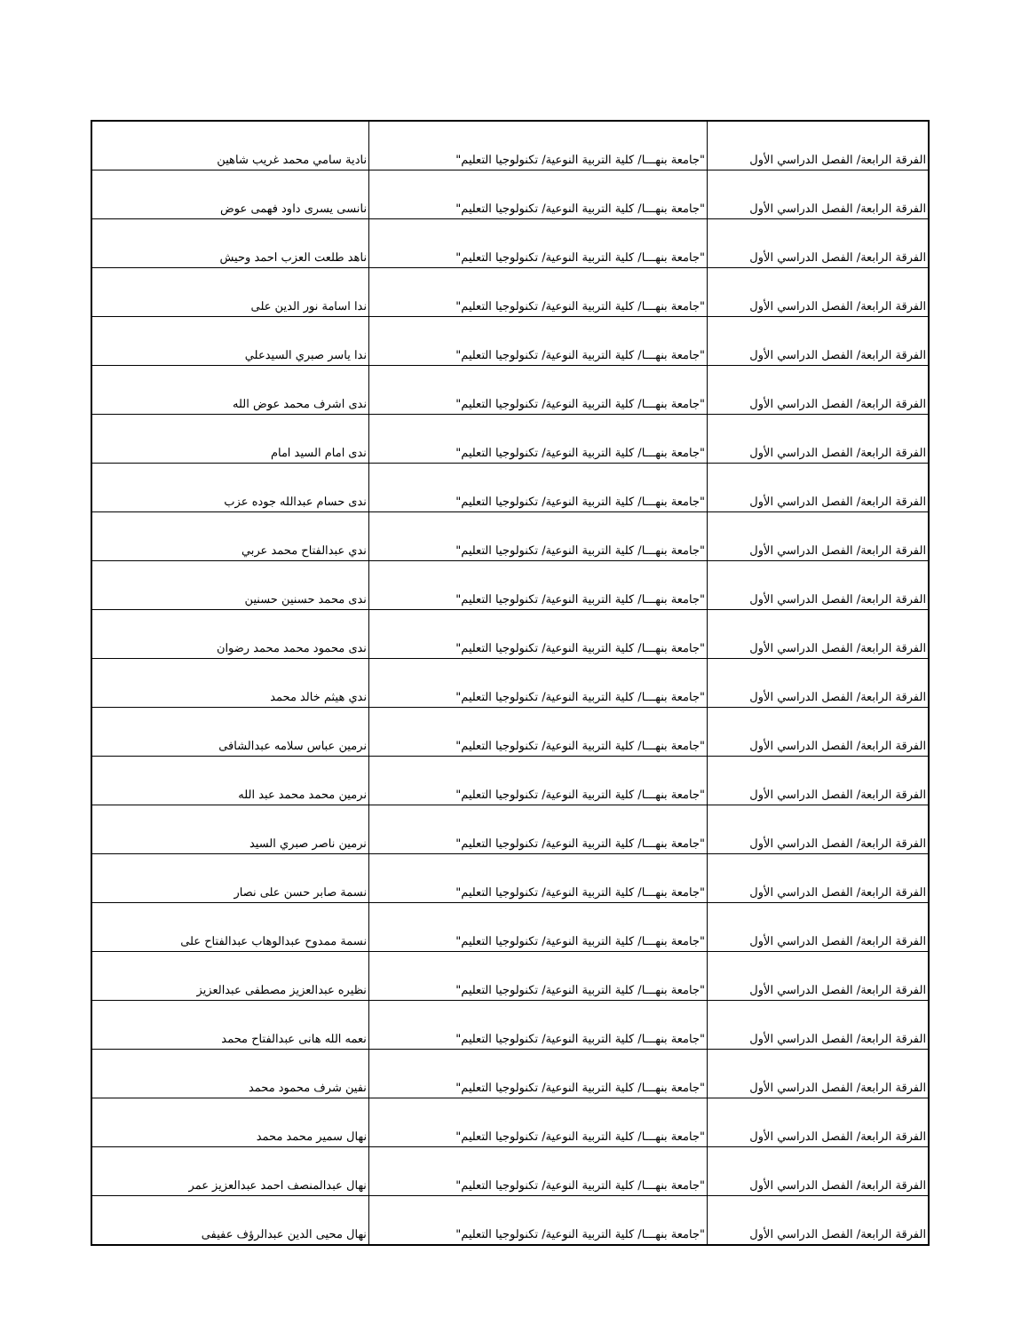| الفرقة الرابعة/ الفصل الدراسي الأول | "جامعة بنهـــا/ كلية التربية النوعية/ تكنولوجيا التعليم" | نادية سامي محمد غريب شاهين |
| الفرقة الرابعة/ الفصل الدراسي الأول | "جامعة بنهـــا/ كلية التربية النوعية/ تكنولوجيا التعليم" | نانسى يسرى داود فهمى عوض |
| الفرقة الرابعة/ الفصل الدراسي الأول | "جامعة بنهـــا/ كلية التربية النوعية/ تكنولوجيا التعليم" | ناهد طلعت العزب احمد وحيش |
| الفرقة الرابعة/ الفصل الدراسي الأول | "جامعة بنهـــا/ كلية التربية النوعية/ تكنولوجيا التعليم" | ندا اسامة نور الدين على |
| الفرقة الرابعة/ الفصل الدراسي الأول | "جامعة بنهـــا/ كلية التربية النوعية/ تكنولوجيا التعليم" | ندا ياسر صبري السيدعلي |
| الفرقة الرابعة/ الفصل الدراسي الأول | "جامعة بنهـــا/ كلية التربية النوعية/ تكنولوجيا التعليم" | ندى اشرف محمد عوض الله |
| الفرقة الرابعة/ الفصل الدراسي الأول | "جامعة بنهـــا/ كلية التربية النوعية/ تكنولوجيا التعليم" | ندى امام السيد امام |
| الفرقة الرابعة/ الفصل الدراسي الأول | "جامعة بنهـــا/ كلية التربية النوعية/ تكنولوجيا التعليم" | ندى حسام عبدالله جوده عزب |
| الفرقة الرابعة/ الفصل الدراسي الأول | "جامعة بنهـــا/ كلية التربية النوعية/ تكنولوجيا التعليم" | ندي عبدالفتاح محمد عربي |
| الفرقة الرابعة/ الفصل الدراسي الأول | "جامعة بنهـــا/ كلية التربية النوعية/ تكنولوجيا التعليم" | ندى محمد حسنين حسنين |
| الفرقة الرابعة/ الفصل الدراسي الأول | "جامعة بنهـــا/ كلية التربية النوعية/ تكنولوجيا التعليم" | ندى محمود محمد محمد رضوان |
| الفرقة الرابعة/ الفصل الدراسي الأول | "جامعة بنهـــا/ كلية التربية النوعية/ تكنولوجيا التعليم" | ندي هيثم خالد محمد |
| الفرقة الرابعة/ الفصل الدراسي الأول | "جامعة بنهـــا/ كلية التربية النوعية/ تكنولوجيا التعليم" | نرمين عباس سلامه عبدالشافى |
| الفرقة الرابعة/ الفصل الدراسي الأول | "جامعة بنهـــا/ كلية التربية النوعية/ تكنولوجيا التعليم" | نرمين محمد محمد عبد الله |
| الفرقة الرابعة/ الفصل الدراسي الأول | "جامعة بنهـــا/ كلية التربية النوعية/ تكنولوجيا التعليم" | نرمين ناصر صبري السيد |
| الفرقة الرابعة/ الفصل الدراسي الأول | "جامعة بنهـــا/ كلية التربية النوعية/ تكنولوجيا التعليم" | نسمة صابر حسن على نصار |
| الفرقة الرابعة/ الفصل الدراسي الأول | "جامعة بنهـــا/ كلية التربية النوعية/ تكنولوجيا التعليم" | نسمة ممدوح عبدالوهاب عبدالفتاح على |
| الفرقة الرابعة/ الفصل الدراسي الأول | "جامعة بنهـــا/ كلية التربية النوعية/ تكنولوجيا التعليم" | نظيره عبدالعزيز مصطفى عبدالعزيز |
| الفرقة الرابعة/ الفصل الدراسي الأول | "جامعة بنهـــا/ كلية التربية النوعية/ تكنولوجيا التعليم" | نعمه الله هانى عبدالفتاح محمد |
| الفرقة الرابعة/ الفصل الدراسي الأول | "جامعة بنهـــا/ كلية التربية النوعية/ تكنولوجيا التعليم" | نفين شرف محمود محمد |
| الفرقة الرابعة/ الفصل الدراسي الأول | "جامعة بنهـــا/ كلية التربية النوعية/ تكنولوجيا التعليم" | نهال سمير محمد محمد |
| الفرقة الرابعة/ الفصل الدراسي الأول | "جامعة بنهـــا/ كلية التربية النوعية/ تكنولوجيا التعليم" | نهال عبدالمنصف احمد عبدالعزيز عمر |
| الفرقة الرابعة/ الفصل الدراسي الأول | "جامعة بنهـــا/ كلية التربية النوعية/ تكنولوجيا التعليم" | نهال محيى الدين عبدالرؤف عفيفى |